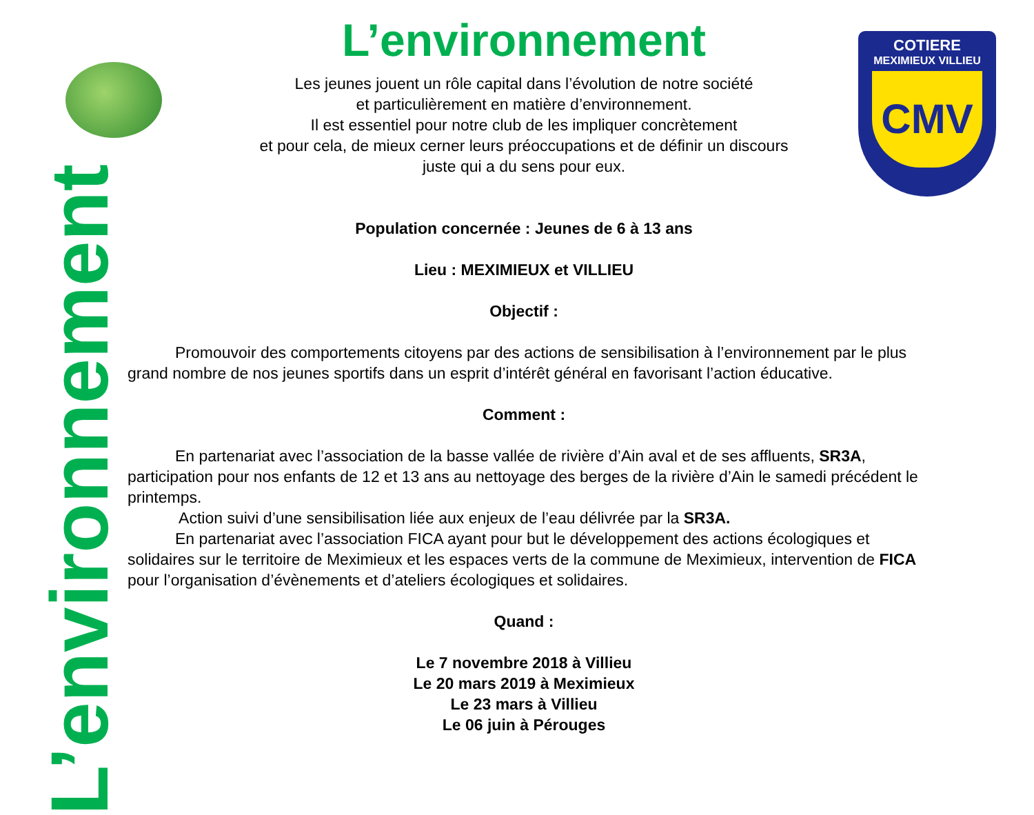L’environnement
COTIERE
MEXIMIEUX VILLIEU
CMV
L’environnement
Les jeunes jouent un rôle capital dans l’évolution de notre société
et particulièrement en matière d’environnement.
Il est essentiel pour notre club de les impliquer concrètement
et pour cela, de mieux cerner leurs préoccupations et de définir un discours
juste qui a du sens pour eux.
Population concernée : Jeunes de 6 à 13 ans
Lieu : MEXIMIEUX et VILLIEU
Objectif :
   Promouvoir des comportements citoyens par des actions de sensibilisation à l’environnement par le plus grand nombre de nos jeunes sportifs dans un esprit d’intérêt général en favorisant l’action éducative.
Comment :
   En partenariat avec l’association de la basse vallée de rivière d’Ain aval et de ses affluents, SR3A, participation pour nos enfants de 12 et 13 ans au nettoyage des berges de la rivière d’Ain le samedi précédent le printemps.
    Action suivi d’une sensibilisation liée aux enjeux de l’eau délivrée par la SR3A.
   En partenariat avec l’association FICA ayant pour but le développement des actions écologiques et solidaires sur le territoire de Meximieux et les espaces verts de la commune de Meximieux, intervention de FICA pour l’organisation d’évènements et d’ateliers écologiques et solidaires.
Quand :
Le 7 novembre 2018 à Villieu
Le 20 mars 2019 à Meximieux
Le 23 mars à Villieu
Le 06 juin à Pérouges